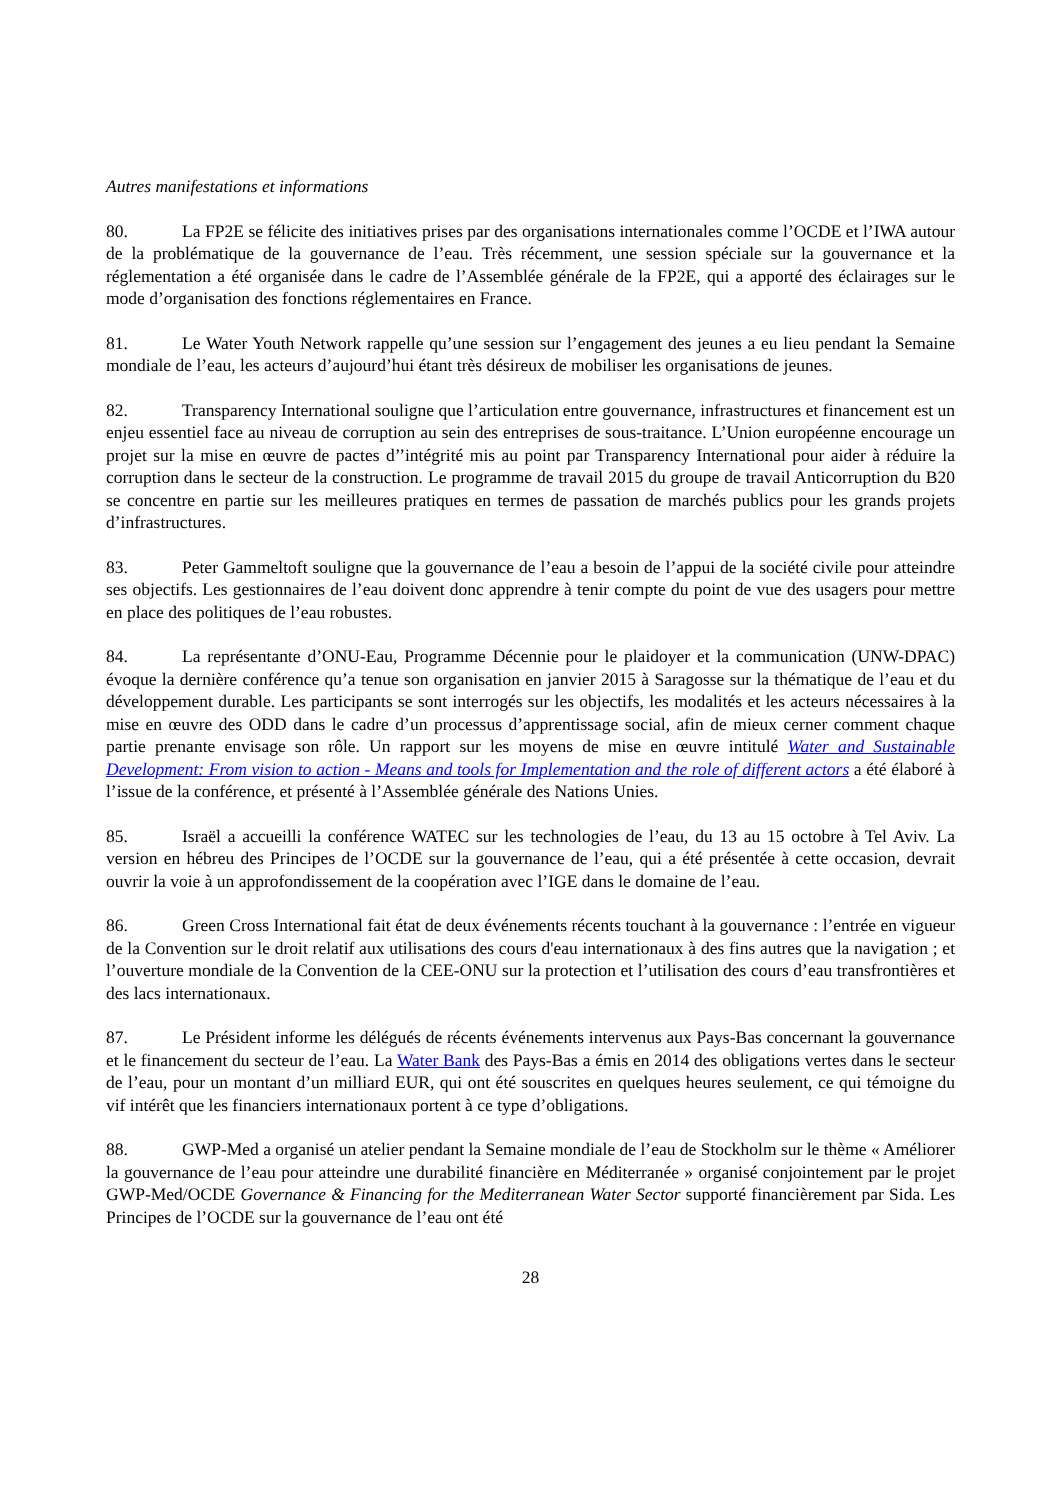Autres manifestations et informations
80. La FP2E se félicite des initiatives prises par des organisations internationales comme l’OCDE et l’IWA autour de la problématique de la gouvernance de l’eau. Très récemment, une session spéciale sur la gouvernance et la réglementation a été organisée dans le cadre de l’Assemblée générale de la FP2E, qui a apporté des éclairages sur le mode d’organisation des fonctions réglementaires en France.
81. Le Water Youth Network rappelle qu’une session sur l’engagement des jeunes a eu lieu pendant la Semaine mondiale de l’eau, les acteurs d’aujourd’hui étant très désireux de mobiliser les organisations de jeunes.
82. Transparency International souligne que l’articulation entre gouvernance, infrastructures et financement est un enjeu essentiel face au niveau de corruption au sein des entreprises de sous-traitance. L’Union européenne encourage un projet sur la mise en œuvre de pactes d’’intégrité mis au point par Transparency International pour aider à réduire la corruption dans le secteur de la construction. Le programme de travail 2015 du groupe de travail Anticorruption du B20 se concentre en partie sur les meilleures pratiques en termes de passation de marchés publics pour les grands projets d’infrastructures.
83. Peter Gammeltoft souligne que la gouvernance de l’eau a besoin de l’appui de la société civile pour atteindre ses objectifs. Les gestionnaires de l’eau doivent donc apprendre à tenir compte du point de vue des usagers pour mettre en place des politiques de l’eau robustes.
84. La représentante d’ONU-Eau, Programme Décennie pour le plaidoyer et la communication (UNW-DPAC) évoque la dernière conférence qu’a tenue son organisation en janvier 2015 à Saragosse sur la thématique de l’eau et du développement durable. Les participants se sont interrogés sur les objectifs, les modalités et les acteurs nécessaires à la mise en œuvre des ODD dans le cadre d’un processus d’apprentissage social, afin de mieux cerner comment chaque partie prenante envisage son rôle. Un rapport sur les moyens de mise en œuvre intitulé Water and Sustainable Development: From vision to action - Means and tools for Implementation and the role of different actors a été élaboré à l’issue de la conférence, et présenté à l’Assemblée générale des Nations Unies.
85. Israël a accueilli la conférence WATEC sur les technologies de l’eau, du 13 au 15 octobre à Tel Aviv. La version en hébreu des Principes de l’OCDE sur la gouvernance de l’eau, qui a été présentée à cette occasion, devrait ouvrir la voie à un approfondissement de la coopération avec l’IGE dans le domaine de l’eau.
86. Green Cross International fait état de deux événements récents touchant à la gouvernance : l’entrée en vigueur de la Convention sur le droit relatif aux utilisations des cours d'eau internationaux à des fins autres que la navigation ; et l’ouverture mondiale de la Convention de la CEE-ONU sur la protection et l’utilisation des cours d’eau transfrontières et des lacs internationaux.
87. Le Président informe les délégués de récents événements intervenus aux Pays-Bas concernant la gouvernance et le financement du secteur de l’eau. La Water Bank des Pays-Bas a émis en 2014 des obligations vertes dans le secteur de l’eau, pour un montant d’un milliard EUR, qui ont été souscrites en quelques heures seulement, ce qui témoigne du vif intérêt que les financiers internationaux portent à ce type d’obligations.
88. GWP-Med a organisé un atelier pendant la Semaine mondiale de l’eau de Stockholm sur le thème « Améliorer la gouvernance de l’eau pour atteindre une durabilité financière en Méditerranée » organisé conjointement par le projet GWP-Med/OCDE Governance & Financing for the Mediterranean Water Sector supporté financièrement par Sida. Les Principes de l’OCDE sur la gouvernance de l’eau ont été
28